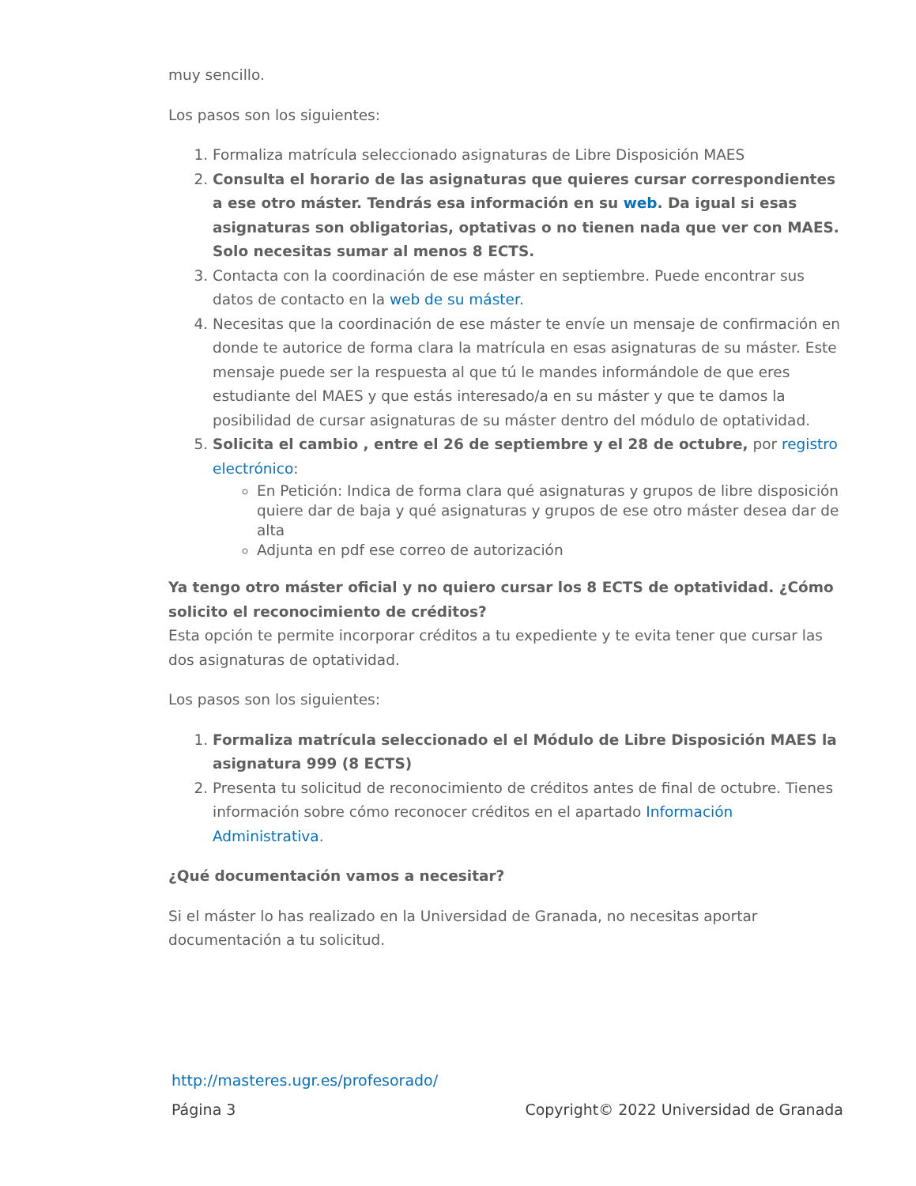muy sencillo.
Los pasos son los siguientes:
1. Formaliza matrícula seleccionado asignaturas de Libre Disposición MAES
2. Consulta el horario de las asignaturas que quieres cursar correspondientes a ese otro máster. Tendrás esa información en su web. Da igual si esas asignaturas son obligatorias, optativas o no tienen nada que ver con MAES. Solo necesitas sumar al menos 8 ECTS.
3. Contacta con la coordinación de ese máster en septiembre. Puede encontrar sus datos de contacto en la web de su máster.
4. Necesitas que la coordinación de ese máster te envíe un mensaje de confirmación en donde te autorice de forma clara la matrícula en esas asignaturas de su máster. Este mensaje puede ser la respuesta al que tú le mandes informándole de que eres estudiante del MAES y que estás interesado/a en su máster y que te damos la posibilidad de cursar asignaturas de su máster dentro del módulo de optatividad.
5. Solicita el cambio , entre el 26 de septiembre y el 28 de octubre, por registro electrónico:
En Petición: Indica de forma clara qué asignaturas y grupos de libre disposición quiere dar de baja y qué asignaturas y grupos de ese otro máster desea dar de alta
Adjunta en pdf ese correo de autorización
Ya tengo otro máster oficial y no quiero cursar los 8 ECTS de optatividad. ¿Cómo solicito el reconocimiento de créditos?
Esta opción te permite incorporar créditos a tu expediente y te evita tener que cursar las dos asignaturas de optatividad.
Los pasos son los siguientes:
1. Formaliza matrícula seleccionado el el Módulo de Libre Disposición MAES la asignatura 999 (8 ECTS)
2. Presenta tu solicitud de reconocimiento de créditos antes de final de octubre. Tienes información sobre cómo reconocer créditos en el apartado Información Administrativa.
¿Qué documentación vamos a necesitar?
Si el máster lo has realizado en la Universidad de Granada, no necesitas aportar documentación a tu solicitud.
http://masteres.ugr.es/profesorado/
Página 3 Copyright© 2022 Universidad de Granada